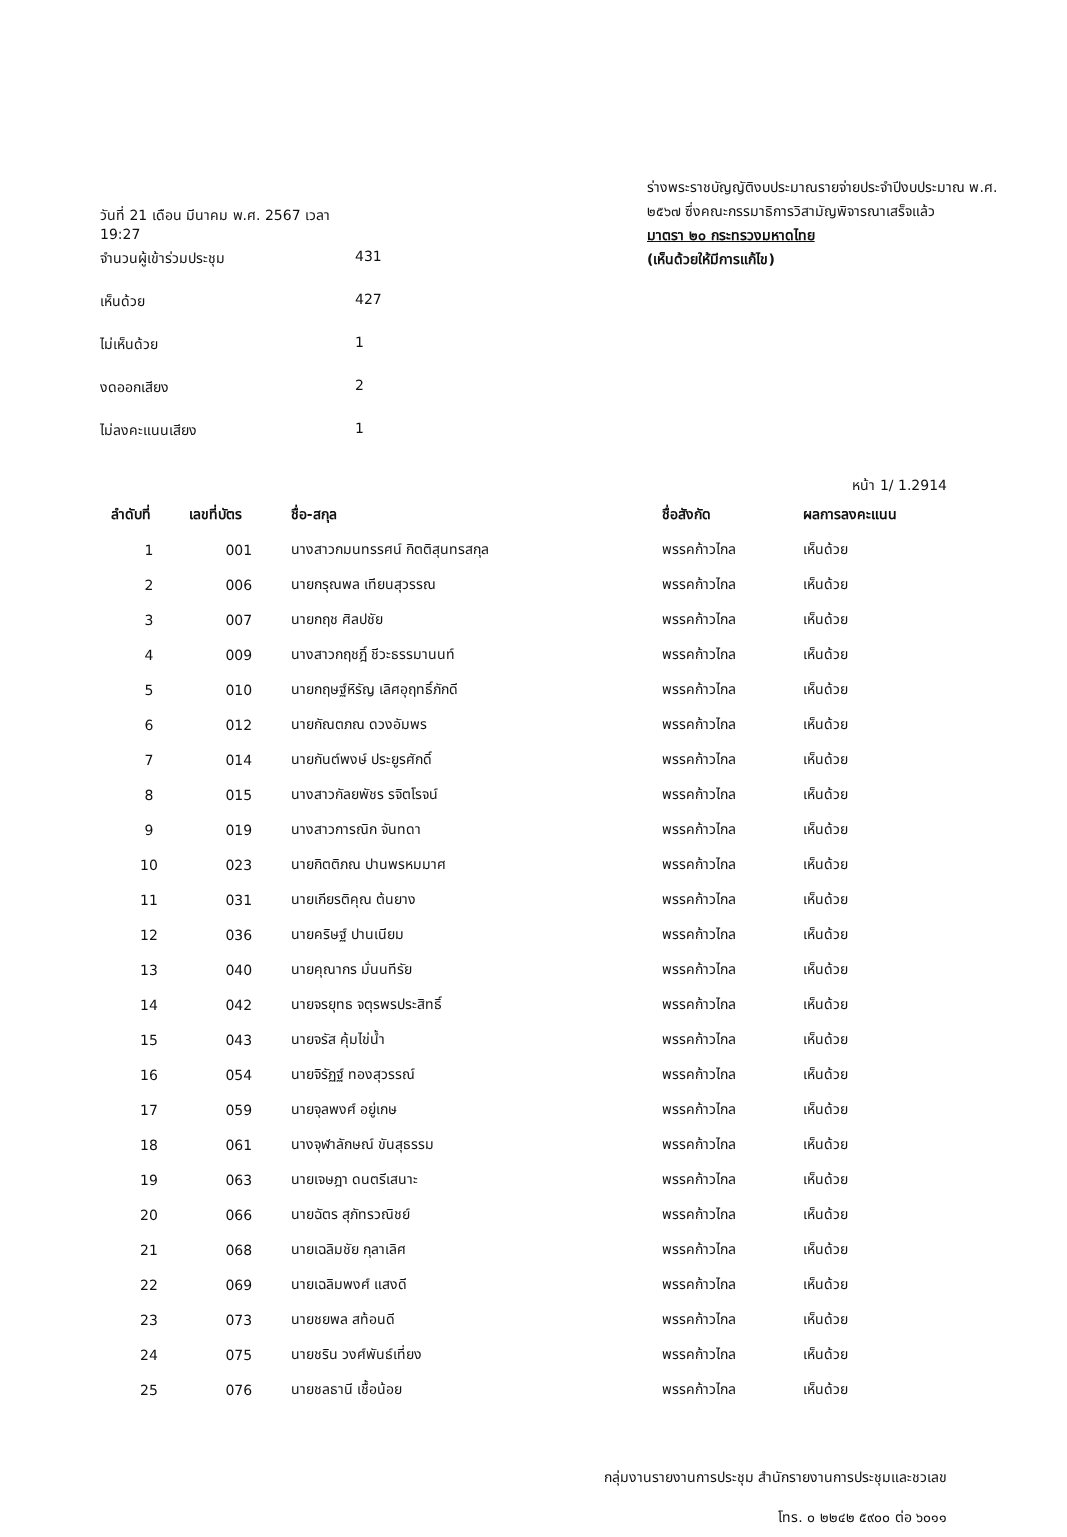วันที่ 21 เดือน มีนาคม พ.ศ. 2567 เวลา 19:27
จำนวนผู้เข้าร่วมประชุม 431
เห็นด้วย 427
ไม่เห็นด้วย 1
งดออกเสียง 2
ไม่ลงคะแนนเสียง 1
ร่างพระราชบัญญัติงบประมาณรายจ่ายประจำปีงบประมาณ พ.ศ. ๒๕๖๗ ซึ่งคณะกรรมาธิการวิสามัญพิจารณาเสร็จแล้ว
มาตรา ๒๐ กระทรวงมหาดไทย
(เห็นด้วยให้มีการแก้ไข)
หน้า 1/ 1.2914
| ลำดับที่ | เลขที่บัตร | ชื่อ-สกุล | ชื่อสังกัด | ผลการลงคะแนน |
| --- | --- | --- | --- | --- |
| 1 | 001 | นางสาวกมนทรรศน์ กิตติสุนทรสกุล | พรรคก้าวไกล | เห็นด้วย |
| 2 | 006 | นายกรุณพล เทียนสุวรรณ | พรรคก้าวไกล | เห็นด้วย |
| 3 | 007 | นายกฤช ศิลปชัย | พรรคก้าวไกล | เห็นด้วย |
| 4 | 009 | นางสาวกฤชฎิ์ ชีวะธรรมานนท์ | พรรคก้าวไกล | เห็นด้วย |
| 5 | 010 | นายกฤษฐ์หิรัญ เลิศอุฤทธิ์ภักดี | พรรคก้าวไกล | เห็นด้วย |
| 6 | 012 | นายกัณตภณ ดวงอัมพร | พรรคก้าวไกล | เห็นด้วย |
| 7 | 014 | นายกันต์พงษ์ ประยูรศักดิ์ | พรรคก้าวไกล | เห็นด้วย |
| 8 | 015 | นางสาวกัลยพัชร รจิตโรจน์ | พรรคก้าวไกล | เห็นด้วย |
| 9 | 019 | นางสาวการณิก จันทดา | พรรคก้าวไกล | เห็นด้วย |
| 10 | 023 | นายกิตติภณ ปานพรหมมาศ | พรรคก้าวไกล | เห็นด้วย |
| 11 | 031 | นายเกียรติคุณ ต้นยาง | พรรคก้าวไกล | เห็นด้วย |
| 12 | 036 | นายคริษฐ์ ปานเนียม | พรรคก้าวไกล | เห็นด้วย |
| 13 | 040 | นายคุณากร มั่นนทีรัย | พรรคก้าวไกล | เห็นด้วย |
| 14 | 042 | นายจรยุทธ จตุรพรประสิทธิ์ | พรรคก้าวไกล | เห็นด้วย |
| 15 | 043 | นายจรัส คุ้มไข่น้ำ | พรรคก้าวไกล | เห็นด้วย |
| 16 | 054 | นายจิรัฏฐ์ ทองสุวรรณ์ | พรรคก้าวไกล | เห็นด้วย |
| 17 | 059 | นายจุลพงศ์ อยู่เกษ | พรรคก้าวไกล | เห็นด้วย |
| 18 | 061 | นางจุฬาลักษณ์ ขันสุธรรม | พรรคก้าวไกล | เห็นด้วย |
| 19 | 063 | นายเจษฎา ดนตรีเสนาะ | พรรคก้าวไกล | เห็นด้วย |
| 20 | 066 | นายฉัตร สุภัทรวณิชย์ | พรรคก้าวไกล | เห็นด้วย |
| 21 | 068 | นายเฉลิมชัย กุลาเลิศ | พรรคก้าวไกล | เห็นด้วย |
| 22 | 069 | นายเฉลิมพงศ์ แสงดี | พรรคก้าวไกล | เห็นด้วย |
| 23 | 073 | นายชยพล สท้อนดี | พรรคก้าวไกล | เห็นด้วย |
| 24 | 075 | นายชริน วงศ์พันธ์เที่ยง | พรรคก้าวไกล | เห็นด้วย |
| 25 | 076 | นายชลธานี เชื้อน้อย | พรรคก้าวไกล | เห็นด้วย |
กลุ่มงานรายงานการประชุม สำนักรายงานการประชุมและชวเลข
โทร. ๐ ๒๒๔๒ ๕๙๐๐ ต่อ ๖๐๑๑